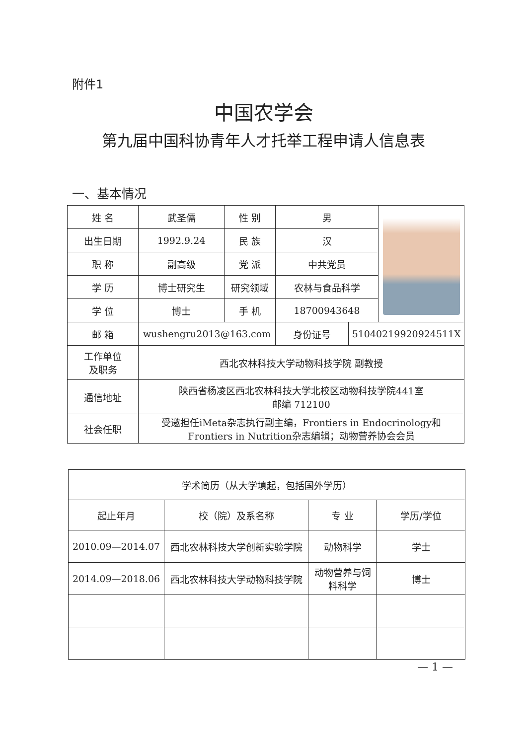附件1
中国农学会
第九届中国科协青年人才托举工程申请人信息表
一、基本情况
| 姓 名 | 武圣儒 | 性 别 | 男 | | |
| 出生日期 | 1992.9.24 | 民 族 | 汉 | | |
| 职 称 | 副高级 | 党 派 | 中共党员 | | |
| 学 历 | 博士研究生 | 研究领域 | 农林与食品科学 | | |
| 学 位 | 博士 | 手 机 | 18700943648 | | |
| 邮 箱 | wushengru2013@163.com | | 身份证号 | 51040219920924511X | |
| 工作单位 及职务 | 西北农林科技大学动物科技学院 副教授 | | | | |
| 通信地址 | 陕西省杨凌区西北农林科技大学北校区动物科技学院441室 邮编 712100 | | | | |
| 社会任职 | 受邀担任iMeta杂志执行副主编，Frontiers in Endocrinology和Frontiers in Nutrition杂志编辑；动物营养协会会员 | | | | |
| 学术简历（从大学填起，包括国外学历） | | | |
| --- | --- | --- | --- |
| 起止年月 | 校（院）及系名称 | 专 业 | 学历/学位 |
| 2010.09—2014.07 | 西北农林科技大学创新实验学院 | 动物科学 | 学士 |
| 2014.09—2018.06 | 西北农林科技大学动物科技学院 | 动物营养与饲料科学 | 博士 |
— 1 —